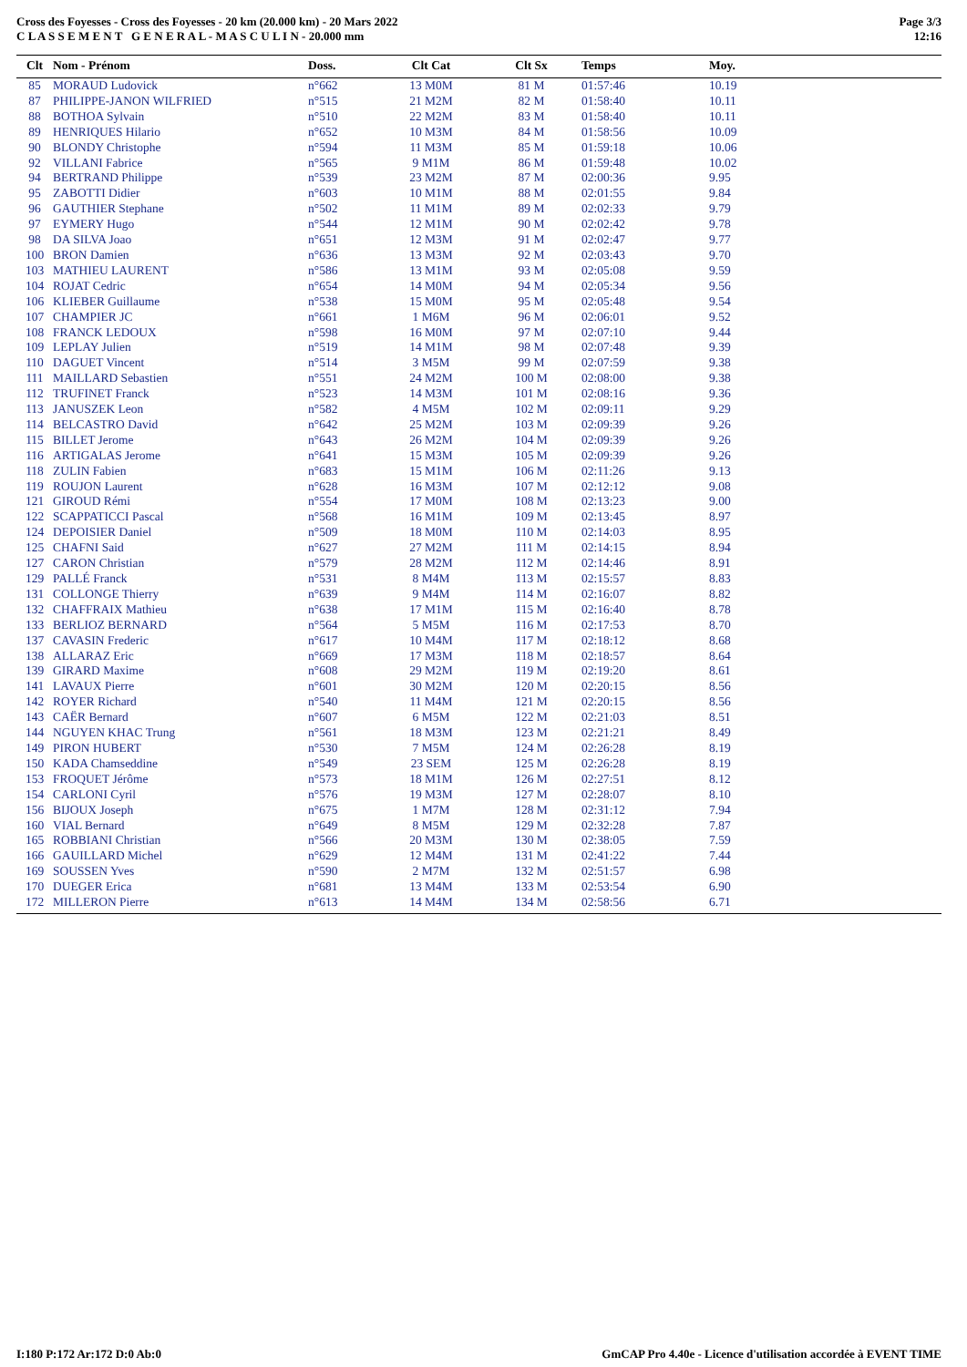Cross des Foyesses - Cross des Foyesses - 20 km (20.000 km) - 20 Mars 2022
C L A S S E M E N T G E N E R A L - M A S C U L I N - 20.000 mm
Page 3/3
12:16
| Clt | Nom - Prénom | Doss. | Clt Cat | Clt Sx | Temps | Moy. | |
| --- | --- | --- | --- | --- | --- | --- | --- |
| 85 | MORAUD Ludovick | n°662 | 13 M0M | 81 M | 01:57:46 | 10.19 | |
| 87 | PHILIPPE-JANON WILFRIED | n°515 | 21 M2M | 82 M | 01:58:40 | 10.11 | |
| 88 | BOTHOA Sylvain | n°510 | 22 M2M | 83 M | 01:58:40 | 10.11 | |
| 89 | HENRIQUES Hilario | n°652 | 10 M3M | 84 M | 01:58:56 | 10.09 | |
| 90 | BLONDY Christophe | n°594 | 11 M3M | 85 M | 01:59:18 | 10.06 | |
| 92 | VILLANI Fabrice | n°565 | 9 M1M | 86 M | 01:59:48 | 10.02 | |
| 94 | BERTRAND Philippe | n°539 | 23 M2M | 87 M | 02:00:36 | 9.95 | |
| 95 | ZABOTTI Didier | n°603 | 10 M1M | 88 M | 02:01:55 | 9.84 | |
| 96 | GAUTHIER Stephane | n°502 | 11 M1M | 89 M | 02:02:33 | 9.79 | |
| 97 | EYMERY Hugo | n°544 | 12 M1M | 90 M | 02:02:42 | 9.78 | |
| 98 | DA SILVA Joao | n°651 | 12 M3M | 91 M | 02:02:47 | 9.77 | |
| 100 | BRON Damien | n°636 | 13 M3M | 92 M | 02:03:43 | 9.70 | |
| 103 | MATHIEU LAURENT | n°586 | 13 M1M | 93 M | 02:05:08 | 9.59 | |
| 104 | ROJAT Cedric | n°654 | 14 M0M | 94 M | 02:05:34 | 9.56 | |
| 106 | KLIEBER Guillaume | n°538 | 15 M0M | 95 M | 02:05:48 | 9.54 | |
| 107 | CHAMPIER JC | n°661 | 1 M6M | 96 M | 02:06:01 | 9.52 | |
| 108 | FRANCK LEDOUX | n°598 | 16 M0M | 97 M | 02:07:10 | 9.44 | |
| 109 | LEPLAY Julien | n°519 | 14 M1M | 98 M | 02:07:48 | 9.39 | |
| 110 | DAGUET Vincent | n°514 | 3 M5M | 99 M | 02:07:59 | 9.38 | |
| 111 | MAILLARD Sebastien | n°551 | 24 M2M | 100 M | 02:08:00 | 9.38 | |
| 112 | TRUFINET Franck | n°523 | 14 M3M | 101 M | 02:08:16 | 9.36 | |
| 113 | JANUSZEK Leon | n°582 | 4 M5M | 102 M | 02:09:11 | 9.29 | |
| 114 | BELCASTRO David | n°642 | 25 M2M | 103 M | 02:09:39 | 9.26 | |
| 115 | BILLET Jerome | n°643 | 26 M2M | 104 M | 02:09:39 | 9.26 | |
| 116 | ARTIGALAS Jerome | n°641 | 15 M3M | 105 M | 02:09:39 | 9.26 | |
| 118 | ZULIN Fabien | n°683 | 15 M1M | 106 M | 02:11:26 | 9.13 | |
| 119 | ROUJON Laurent | n°628 | 16 M3M | 107 M | 02:12:12 | 9.08 | |
| 121 | GIROUD Rémi | n°554 | 17 M0M | 108 M | 02:13:23 | 9.00 | |
| 122 | SCAPPATICCI Pascal | n°568 | 16 M1M | 109 M | 02:13:45 | 8.97 | |
| 124 | DEPOISIER Daniel | n°509 | 18 M0M | 110 M | 02:14:03 | 8.95 | |
| 125 | CHAFNI Said | n°627 | 27 M2M | 111 M | 02:14:15 | 8.94 | |
| 127 | CARON Christian | n°579 | 28 M2M | 112 M | 02:14:46 | 8.91 | |
| 129 | PALLÉ Franck | n°531 | 8 M4M | 113 M | 02:15:57 | 8.83 | |
| 131 | COLLONGE Thierry | n°639 | 9 M4M | 114 M | 02:16:07 | 8.82 | |
| 132 | CHAFFRAIX Mathieu | n°638 | 17 M1M | 115 M | 02:16:40 | 8.78 | |
| 133 | BERLIOZ BERNARD | n°564 | 5 M5M | 116 M | 02:17:53 | 8.70 | |
| 137 | CAVASIN Frederic | n°617 | 10 M4M | 117 M | 02:18:12 | 8.68 | |
| 138 | ALLARAZ Eric | n°669 | 17 M3M | 118 M | 02:18:57 | 8.64 | |
| 139 | GIRARD Maxime | n°608 | 29 M2M | 119 M | 02:19:20 | 8.61 | |
| 141 | LAVAUX Pierre | n°601 | 30 M2M | 120 M | 02:20:15 | 8.56 | |
| 142 | ROYER Richard | n°540 | 11 M4M | 121 M | 02:20:15 | 8.56 | |
| 143 | CAËR Bernard | n°607 | 6 M5M | 122 M | 02:21:03 | 8.51 | |
| 144 | NGUYEN KHAC Trung | n°561 | 18 M3M | 123 M | 02:21:21 | 8.49 | |
| 149 | PIRON HUBERT | n°530 | 7 M5M | 124 M | 02:26:28 | 8.19 | |
| 150 | KADA Chamseddine | n°549 | 23 SEM | 125 M | 02:26:28 | 8.19 | |
| 153 | FROQUET Jérôme | n°573 | 18 M1M | 126 M | 02:27:51 | 8.12 | |
| 154 | CARLONI Cyril | n°576 | 19 M3M | 127 M | 02:28:07 | 8.10 | |
| 156 | BIJOUX Joseph | n°675 | 1 M7M | 128 M | 02:31:12 | 7.94 | |
| 160 | VIAL Bernard | n°649 | 8 M5M | 129 M | 02:32:28 | 7.87 | |
| 165 | ROBBIANI Christian | n°566 | 20 M3M | 130 M | 02:38:05 | 7.59 | |
| 166 | GAUILLARD Michel | n°629 | 12 M4M | 131 M | 02:41:22 | 7.44 | |
| 169 | SOUSSEN Yves | n°590 | 2 M7M | 132 M | 02:51:57 | 6.98 | |
| 170 | DUEGER Erica | n°681 | 13 M4M | 133 M | 02:53:54 | 6.90 | |
| 172 | MILLERON Pierre | n°613 | 14 M4M | 134 M | 02:58:56 | 6.71 | |
I:180 P:172 Ar:172 D:0 Ab:0 GmCAP Pro 4.40e - Licence d'utilisation accordée à EVENT TIME